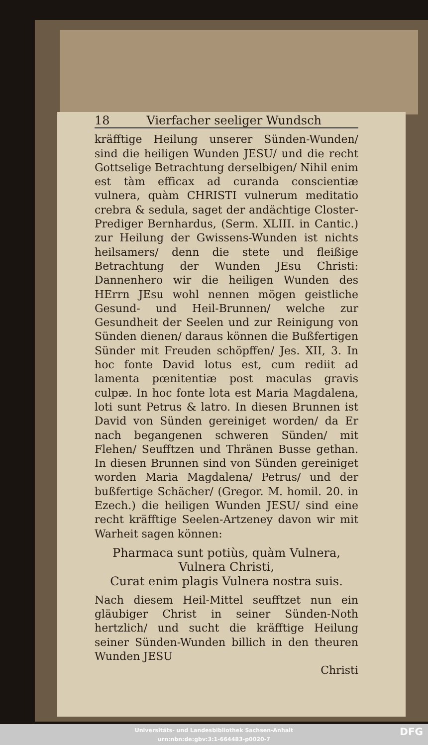18 Vierfacher seeliger Wundsch
kräfftige Heilung unserer Sünden-Wunden/ sind die heiligen Wunden JESU/ und die recht Gottselige Betrachtung derselbigen/ Nihil enim est tàm efficax ad curanda conscientiæ vulnera, quàm CHRISTI vulnerum meditatio crebra & sedula, saget der andächtige Closter-Prediger Bernhardus, (Serm. XLIII. in Cantic.) zur Heilung der Gwissens-Wunden ist nichts heilsamers/ denn die stete und fleißige Betrachtung der Wunden JEsu Christi: Dannenhero wir die heiligen Wunden des HErrn JEsu wohl nennen mögen geistliche Gesund- und Heil-Brunnen/ welche zur Gesundheit der Seelen und zur Reinigung von Sünden dienen/ daraus können die Bußfertigen Sünder mit Freuden schöpffen/ Jes. XII, 3. In hoc fonte David lotus est, cum rediit ad lamenta pœnitentiæ post maculas gravis culpæ. In hoc fonte lota est Maria Magdalena, loti sunt Petrus & latro. In diesen Brunnen ist David von Sünden gereiniget worden/ da Er nach begangenen schweren Sünden/ mit Flehen/ Seufftzen und Thränen Busse gethan. In diesen Brunnen sind von Sünden gereiniget worden Maria Magdalena/ Petrus/ und der bußfertige Schächer/ (Gregor. M. homil. 20. in Ezech.) die heiligen Wunden JESU/ sind eine recht kräfftige Seelen-Artzeney davon wir mit Warheit sagen können:
Pharmaca sunt potiùs, quàm Vulnera, Vulnera Christi,
Curat enim plagis Vulnera nostra suis.
Nach diesem Heil-Mittel seufftzet nun ein gläubiger Christ in seiner Sünden-Noth hertzlich/ und sucht die kräfftige Heilung seiner Sünden-Wunden billich in den theuren Wunden JESU
Christi
Universitäts- und Landesbibliothek Sachsen-Anhalt
urn:nbn:de:gbv:3:1-664483-p0020-7
DFG